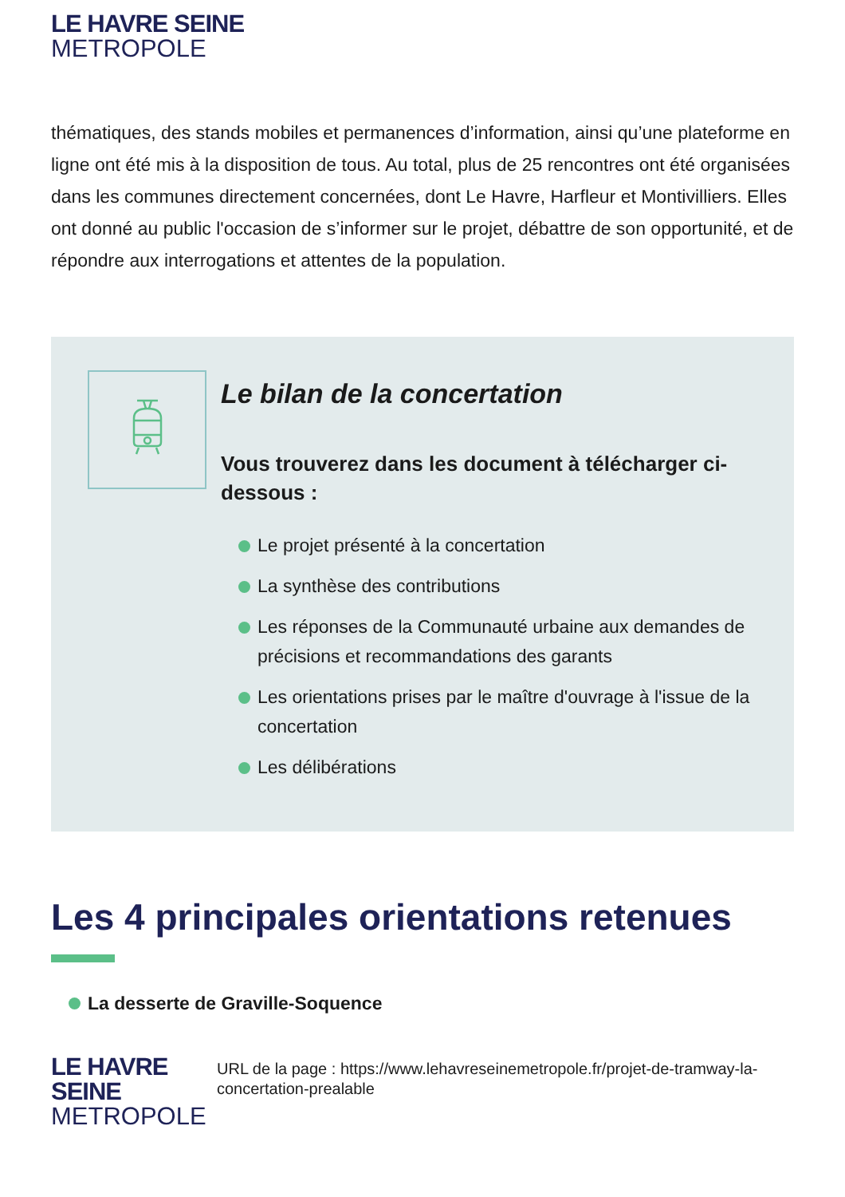LE HAVRE SEINE
METROPOLE
thématiques, des stands mobiles et permanences d’information, ainsi qu’une plateforme en ligne ont été mis à la disposition de tous. Au total, plus de 25 rencontres ont été organisées dans les communes directement concernées, dont Le Havre, Harfleur et Montivilliers. Elles ont donné au public l'occasion de s’informer sur le projet, débattre de son opportunité, et de répondre aux interrogations et attentes de la population.
Le bilan de la concertation
Vous trouverez dans les document à télécharger ci-dessous :
Le projet présenté à la concertation
La synthèse des contributions
Les réponses de la Communauté urbaine aux demandes de précisions et recommandations des garants
Les orientations prises par le maître d'ouvrage à l'issue de la concertation
Les délibérations
Les 4 principales orientations retenues
La desserte de Graville-Soquence
LE HAVRE SEINE
METROPOLE
URL de la page : https://www.lehavreseinemetropole.fr/projet-de-tramway-la-concertation-prealable